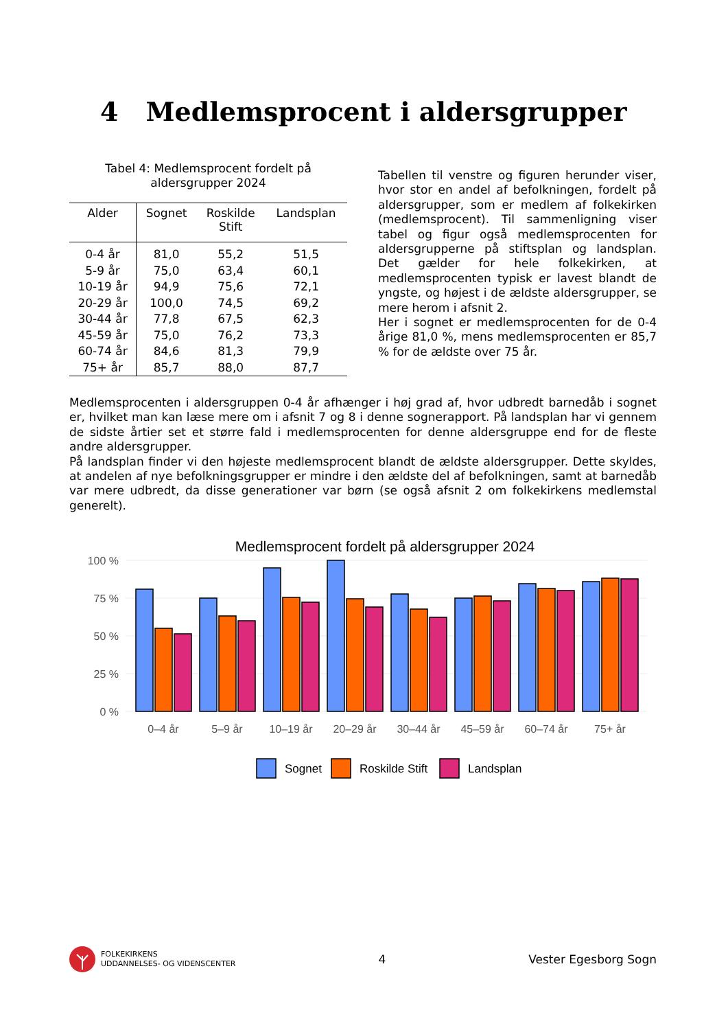4 Medlemsprocent i aldersgrupper
Tabel 4: Medlemsprocent fordelt på
aldersgrupper 2024
| Alder | Sognet | Roskilde Stift | Landsplan |
| --- | --- | --- | --- |
| 0-4 år | 81,0 | 55,2 | 51,5 |
| 5-9 år | 75,0 | 63,4 | 60,1 |
| 10-19 år | 94,9 | 75,6 | 72,1 |
| 20-29 år | 100,0 | 74,5 | 69,2 |
| 30-44 år | 77,8 | 67,5 | 62,3 |
| 45-59 år | 75,0 | 76,2 | 73,3 |
| 60-74 år | 84,6 | 81,3 | 79,9 |
| 75+ år | 85,7 | 88,0 | 87,7 |
Tabellen til venstre og figuren herunder viser, hvor stor en andel af befolkningen, fordelt på aldersgrupper, som er medlem af folkekirken (medlemsprocent). Til sammenligning viser tabel og figur også medlemsprocenten for aldersgrupperne på stiftsplan og landsplan. Det gælder for hele folkekirken, at medlemsprocenten typisk er lavest blandt de yngste, og højest i de ældste aldersgrupper, se mere herom i afsnit 2.
Her i sognet er medlemsprocenten for de 0-4 årige 81,0 %, mens medlemsprocenten er 85,7 % for de ældste over 75 år.
Medlemsprocenten i aldersgruppen 0-4 år afhænger i høj grad af, hvor udbredt barnedåb i sognet er, hvilket man kan læse mere om i afsnit 7 og 8 i denne sognerapport. På landsplan har vi gennem de sidste årtier set et større fald i medlemsprocenten for denne aldersgruppe end for de fleste andre aldersgrupper.
På landsplan finder vi den højeste medlemsprocent blandt de ældste aldersgrupper. Dette skyldes, at andelen af nye befolkningsgrupper er mindre i den ældste del af befolkningen, samt at barnedåb var mere udbredt, da disse generationer var børn (se også afsnit 2 om folkekirkens medlemstal generelt).
Medlemsprocent fordelt på aldersgrupper 2024
100 %
75 %
50 %
25 %
0 %
0–4 år
5–9 år
10–19 år
20–29 år
30–44 år
45–59 år
60–74 år
75+ år
Sognet
Roskilde Stift
Landsplan
FOLKEKIRKENS
UDDANNELSES- OG VIDENSCENTER
4 Vester Egesborg Sogn